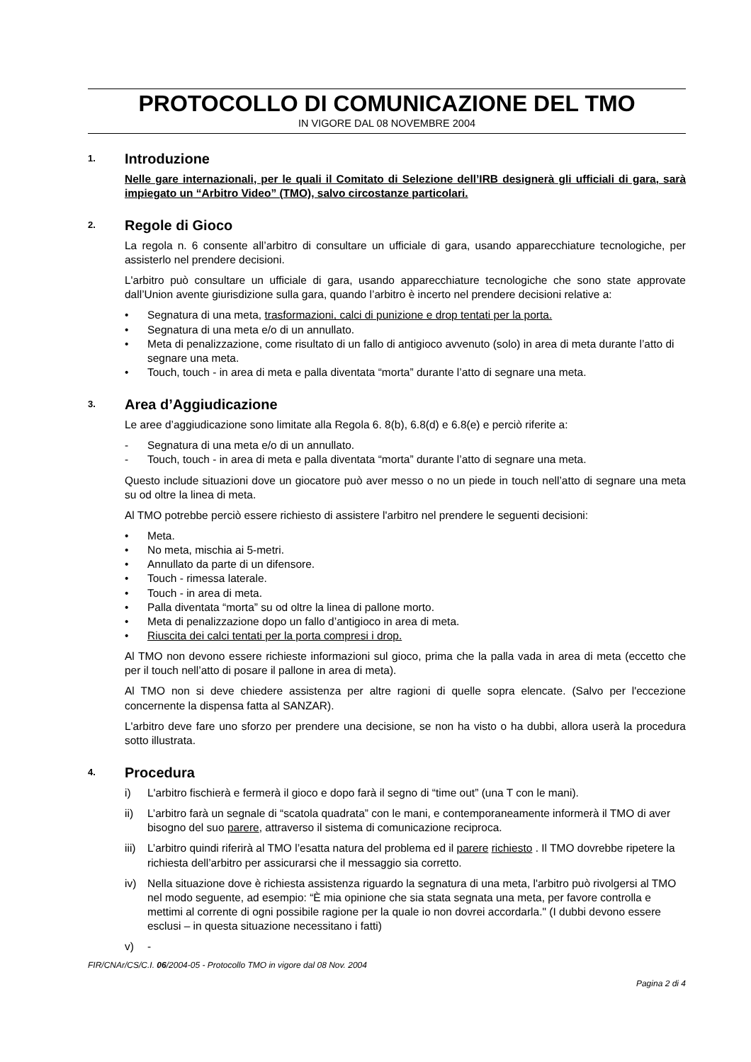PROTOCOLLO DI COMUNICAZIONE DEL TMO
IN VIGORE DAL 08 NOVEMBRE 2004
1. Introduzione
Nelle gare internazionali, per le quali il Comitato di Selezione dell’IRB designerà gli ufficiali di gara, sarà impiegato un “Arbitro Video” (TMO), salvo circostanze particolari.
2. Regole di Gioco
La regola n. 6 consente all’arbitro di consultare un ufficiale di gara, usando apparecchiature tecnologiche, per assisterlo nel prendere decisioni.
L'arbitro può consultare un ufficiale di gara, usando apparecchiature tecnologiche che sono state approvate dall’Union avente giurisdizione sulla gara, quando l’arbitro è incerto nel prendere decisioni relative a:
• Segnatura di una meta, trasformazioni, calci di punizione e drop tentati per la porta.
• Segnatura di una meta e/o di un annullato.
• Meta di penalizzazione, come risultato di un fallo di antigioco avvenuto (solo) in area di meta durante l’atto di segnare una meta.
• Touch, touch - in area di meta e palla diventata “morta” durante l’atto di segnare una meta.
3. Area d’Aggiudicazione
Le aree d’aggiudicazione sono limitate alla Regola 6. 8(b), 6.8(d) e 6.8(e) e perciò riferite a:
- Segnatura di una meta e/o di un annullato.
- Touch, touch - in area di meta e palla diventata “morta” durante l’atto di segnare una meta.
Questo include situazioni dove un giocatore può aver messo o no un piede in touch nell’atto di segnare una meta su od oltre la linea di meta.
Al TMO potrebbe perciò essere richiesto di assistere l'arbitro nel prendere le seguenti decisioni:
• Meta.
• No meta, mischia ai 5-metri.
• Annullato da parte di un difensore.
• Touch - rimessa laterale.
• Touch - in area di meta.
• Palla diventata “morta” su od oltre la linea di pallone morto.
• Meta di penalizzazione dopo un fallo d’antigioco in area di meta.
• Riuscita dei calci tentati per la porta compresi i drop.
Al TMO non devono essere richieste informazioni sul gioco, prima che la palla vada in area di meta (eccetto che per il touch nell’atto di posare il pallone in area di meta).
Al TMO non si deve chiedere assistenza per altre ragioni di quelle sopra elencate. (Salvo per l'eccezione concernente la dispensa fatta al SANZAR).
L'arbitro deve fare uno sforzo per prendere una decisione, se non ha visto o ha dubbi, allora userà la procedura sotto illustrata.
4. Procedura
i) L'arbitro fischierà e fermerà il gioco e dopo farà il segno di “time out” (una T con le mani).
ii) L’arbitro farà un segnale di “scatola quadrata” con le mani, e contemporaneamente informerà il TMO di aver bisogno del suo parere, attraverso il sistema di comunicazione reciproca.
iii) L’arbitro quindi riferirà al TMO l’esatta natura del problema ed il parere richiesto . Il TMO dovrebbe ripetere la richiesta dell’arbitro per assicurarsi che il messaggio sia corretto.
iv) Nella situazione dove è richiesta assistenza riguardo la segnatura di una meta, l'arbitro può rivolgersi al TMO nel modo seguente, ad esempio: “È mia opinione che sia stata segnata una meta, per favore controlla e mettimi al corrente di ogni possibile ragione per la quale io non dovrei accordarla." (I dubbi devono essere esclusi – in questa situazione necessitano i fatti)
v) -
FIR/CNAr/CS/C.I. 06/2004-05 - Protocollo TMO in vigore dal 08 Nov. 2004
Pagina 2 di 4